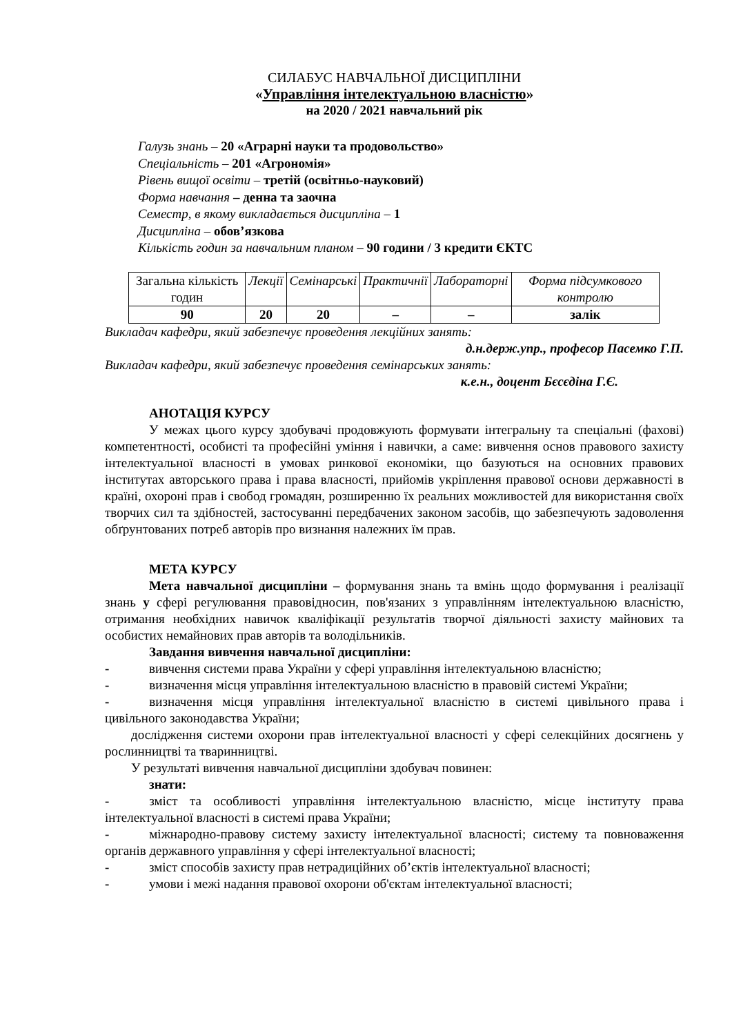СИЛАБУС НАВЧАЛЬНОЇ ДИСЦИПЛІНИ
«Управління інтелектуальною власністю»
на 2020 / 2021 навчальний рік
Галузь знань – 20 «Аграрні науки та продовольство»
Спеціальність – 201 «Агрономія»
Рівень вищої освіти – третій (освітньо-науковий)
Форма навчання – денна та заочна
Семестр, в якому викладається дисципліна – 1
Дисципліна – обов’язкова
Кількість годин за навчальним планом – 90 години / 3 кредити ЄКТС
| Загальна кількість годин | Лекції | Семінарські | Практичнії | Лабораторні | Форма підсумкового контролю |
| 90 | 20 | 20 | – | – | залік |
Викладач кафедри, який забезпечує проведення лекційних занять:
д.н.держ.упр., професор Пасемко Г.П.
Викладач кафедри, який забезпечує проведення семінарських занять:
к.е.н., доцент Бєсєдіна Г.Є.
АНОТАЦІЯ КУРСУ
У межах цього курсу здобувачі продовжують формувати інтегральну та спеціальні (фахові) компетентності, особисті та професійні уміння і навички, а саме: вивчення основ правового захисту інтелектуальної власності в умовах ринкової економіки, що базуються на основних правових інститутах авторського права і права власності, прийомів укріплення правової основи державності в країні, охороні прав і свобод громадян, розширенню їх реальних можливостей для використання своїх творчих сил та здібностей, застосуванні передбачених законом засобів, що забезпечують задоволення обґрунтованих потреб авторів про визнання належних їм прав.
МЕТА КУРСУ
Мета навчальної дисципліни – формування знань та вмінь щодо формування і реалізації знань у сфері регулювання правовідносин, пов'язаних з управлінням інтелектуальною власністю, отримання необхідних навичок кваліфікації результатів творчої діяльності захисту майнових та особистих немайнових прав авторів та володільників.
Завдання вивчення навчальної дисципліни:
- вивчення системи права України у сфері управління інтелектуальною власністю;
- визначення місця управління інтелектуальною власністю в правовій системі України;
- визначення місця управління інтелектуальної власністю в системі цивільного права і цивільного законодавства України;
дослідження системи охорони прав інтелектуальної власності у сфері селекційних досягнень у рослинництві та тваринництві.
У результаті вивчення навчальної дисципліни здобувач повинен:
знати:
- зміст та особливості управління інтелектуальною власністю, місце інституту права інтелектуальної власності в системі права України;
- міжнародно-правову систему захисту інтелектуальної власності; систему та повноваження органів державного управління у сфері інтелектуальної власності;
- зміст способів захисту прав нетрадиційних об’єктів інтелектуальної власності;
- умови і межі надання правової охорони об'єктам інтелектуальної власності;